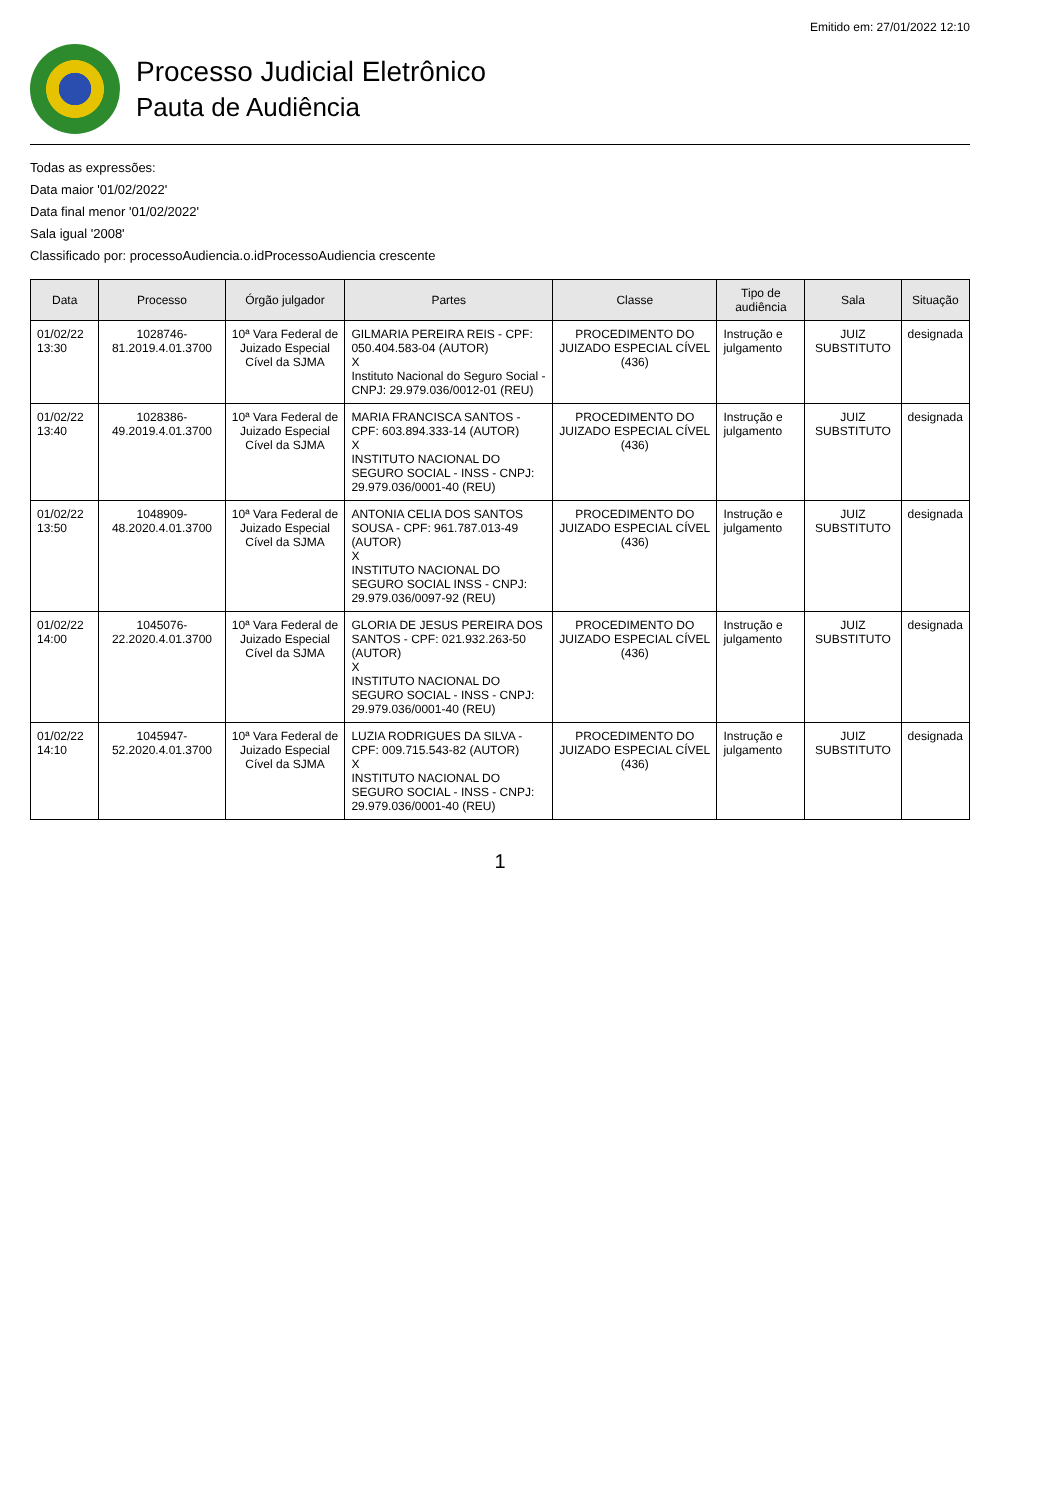Emitido em: 27/01/2022 12:10
Processo Judicial Eletrônico
Pauta de Audiência
Todas as expressões:
Data maior '01/02/2022'
Data final menor '01/02/2022'
Sala igual '2008'
Classificado por: processoAudiencia.o.idProcessoAudiencia crescente
| Data | Processo | Órgão julgador | Partes | Classe | Tipo de audiência | Sala | Situação |
| --- | --- | --- | --- | --- | --- | --- | --- |
| 01/02/22 13:30 | 1028746-81.2019.4.01.3700 | 10ª Vara Federal de Juizado Especial Cível da SJMA | GILMARIA PEREIRA REIS - CPF: 050.404.583-04 (AUTOR) X Instituto Nacional do Seguro Social - CNPJ: 29.979.036/0012-01 (REU) | PROCEDIMENTO DO JUIZADO ESPECIAL CÍVEL (436) | Instrução e julgamento | JUIZ SUBSTITUTO | designada |
| 01/02/22 13:40 | 1028386-49.2019.4.01.3700 | 10ª Vara Federal de Juizado Especial Cível da SJMA | MARIA FRANCISCA SANTOS - CPF: 603.894.333-14 (AUTOR) X INSTITUTO NACIONAL DO SEGURO SOCIAL - INSS - CNPJ: 29.979.036/0001-40 (REU) | PROCEDIMENTO DO JUIZADO ESPECIAL CÍVEL (436) | Instrução e julgamento | JUIZ SUBSTITUTO | designada |
| 01/02/22 13:50 | 1048909-48.2020.4.01.3700 | 10ª Vara Federal de Juizado Especial Cível da SJMA | ANTONIA CELIA DOS SANTOS SOUSA - CPF: 961.787.013-49 (AUTOR) X INSTITUTO NACIONAL DO SEGURO SOCIAL INSS - CNPJ: 29.979.036/0097-92 (REU) | PROCEDIMENTO DO JUIZADO ESPECIAL CÍVEL (436) | Instrução e julgamento | JUIZ SUBSTITUTO | designada |
| 01/02/22 14:00 | 1045076-22.2020.4.01.3700 | 10ª Vara Federal de Juizado Especial Cível da SJMA | GLORIA DE JESUS PEREIRA DOS SANTOS - CPF: 021.932.263-50 (AUTOR) X INSTITUTO NACIONAL DO SEGURO SOCIAL - INSS - CNPJ: 29.979.036/0001-40 (REU) | PROCEDIMENTO DO JUIZADO ESPECIAL CÍVEL (436) | Instrução e julgamento | JUIZ SUBSTITUTO | designada |
| 01/02/22 14:10 | 1045947-52.2020.4.01.3700 | 10ª Vara Federal de Juizado Especial Cível da SJMA | LUZIA RODRIGUES DA SILVA - CPF: 009.715.543-82 (AUTOR) X INSTITUTO NACIONAL DO SEGURO SOCIAL - INSS - CNPJ: 29.979.036/0001-40 (REU) | PROCEDIMENTO DO JUIZADO ESPECIAL CÍVEL (436) | Instrução e julgamento | JUIZ SUBSTITUTO | designada |
1